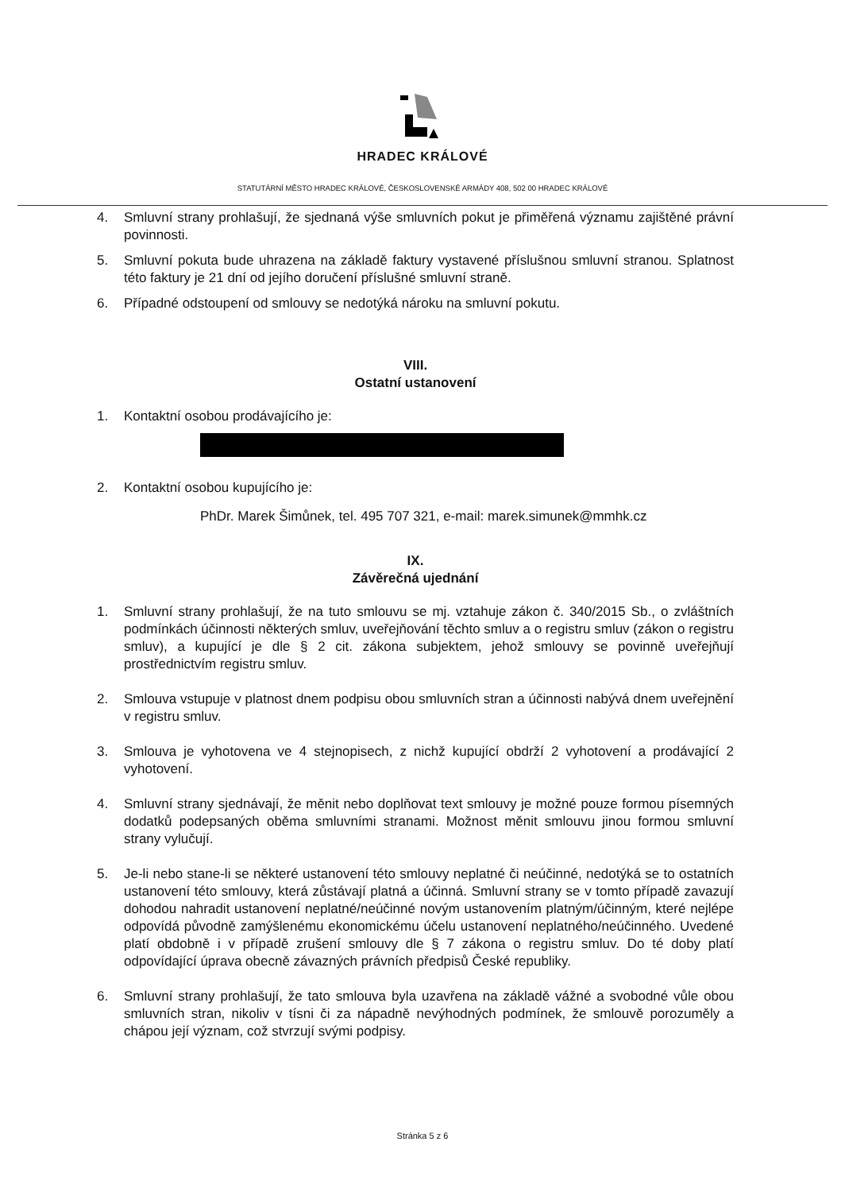HRADEC KRÁLOVÉ
STATUTÁRNÍ MĚSTO HRADEC KRÁLOVÉ, ČESKOSLOVENSKÉ ARMÁDY 408, 502 00 HRADEC KRÁLOVÉ
4. Smluvní strany prohlašují, že sjednaná výše smluvních pokut je přiměřená významu zajištěné právní povinnosti.
5. Smluvní pokuta bude uhrazena na základě faktury vystavené příslušnou smluvní stranou. Splatnost této faktury je 21 dní od jejího doručení příslušné smluvní straně.
6. Případné odstoupení od smlouvy se nedotýká nároku na smluvní pokutu.
VIII.
Ostatní ustanovení
1. Kontaktní osobou prodávajícího je:
2. Kontaktní osobou kupujícího je:
PhDr. Marek Šimůnek, tel. 495 707 321, e-mail: marek.simunek@mmhk.cz
IX.
Závěrečná ujednání
1. Smluvní strany prohlašují, že na tuto smlouvu se mj. vztahuje zákon č. 340/2015 Sb., o zvláštních podmínkách účinnosti některých smluv, uveřejňování těchto smluv a o registru smluv (zákon o registru smluv), a kupující je dle § 2 cit. zákona subjektem, jehož smlouvy se povinně uveřejňují prostřednictvím registru smluv.
2. Smlouva vstupuje v platnost dnem podpisu obou smluvních stran a účinnosti nabývá dnem uveřejnění v registru smluv.
3. Smlouva je vyhotovena ve 4 stejnopisech, z nichž kupující obdrží 2 vyhotovení a prodávající 2 vyhotovení.
4. Smluvní strany sjednávají, že měnit nebo doplňovat text smlouvy je možné pouze formou písemných dodatků podepsaných oběma smluvními stranami. Možnost měnit smlouvu jinou formou smluvní strany vylučují.
5. Je-li nebo stane-li se některé ustanovení této smlouvy neplatné či neúčinné, nedotýká se to ostatních ustanovení této smlouvy, která zůstávají platná a účinná. Smluvní strany se v tomto případě zavazují dohodou nahradit ustanovení neplatné/neúčinné novým ustanovením platným/účinným, které nejlépe odpovídá původně zamýšlenému ekonomickému účelu ustanovení neplatného/neúčinného. Uvedené platí obdobně i v případě zrušení smlouvy dle § 7 zákona o registru smluv. Do té doby platí odpovídající úprava obecně závazných právních předpisů České republiky.
6. Smluvní strany prohlašují, že tato smlouva byla uzavřena na základě vážné a svobodné vůle obou smluvních stran, nikoliv v tísni či za nápadně nevýhodných podmínek, že smlouvě porozuměly a chápou její význam, což stvrzují svými podpisy.
Stránka 5 z 6